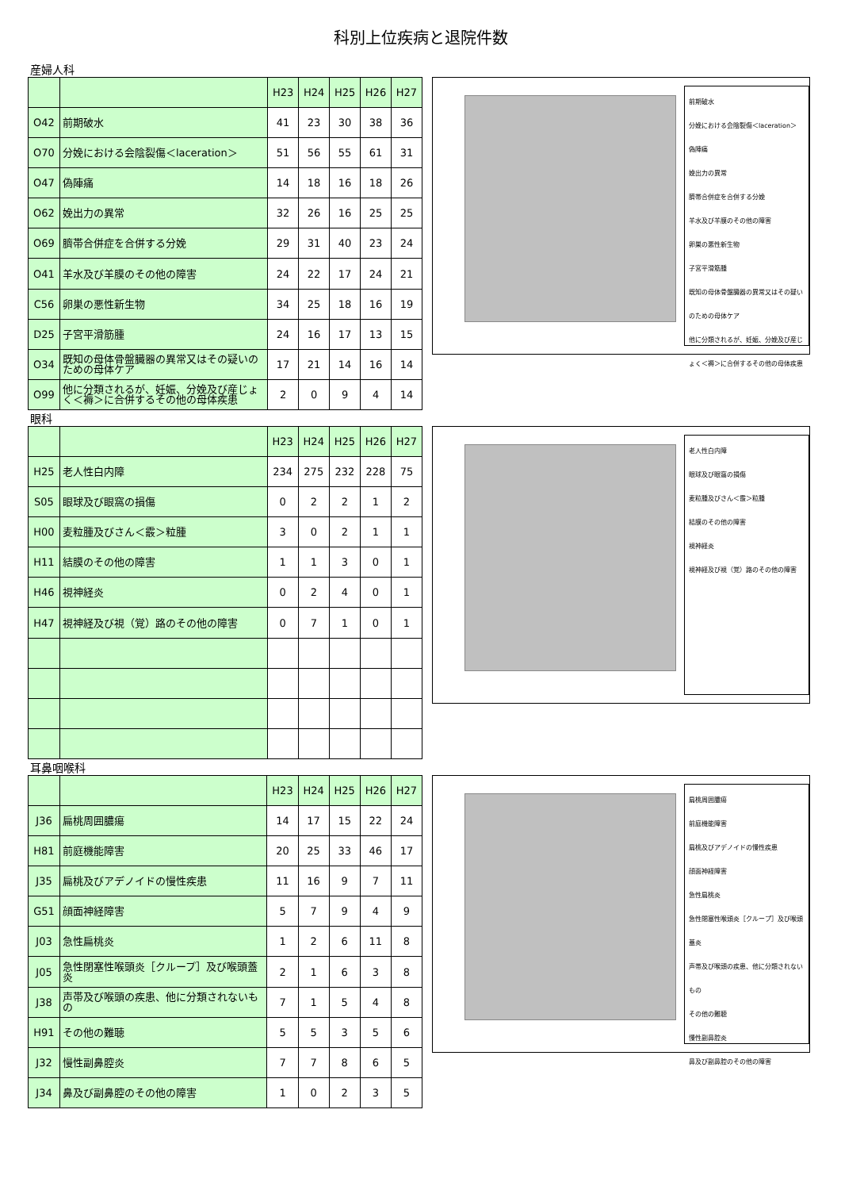科別上位疾病と退院件数
産婦人科
| | | H23 | H24 | H25 | H26 | H27 |
| --- | --- | --- | --- | --- | --- | --- |
| O42 | 前期破水 | 41 | 23 | 30 | 38 | 36 |
| O70 | 分娩における会陰裂傷＜laceration＞ | 51 | 56 | 55 | 61 | 31 |
| O47 | 偽陣痛 | 14 | 18 | 16 | 18 | 26 |
| O62 | 娩出力の異常 | 32 | 26 | 16 | 25 | 25 |
| O69 | 臍帯合併症を合併する分娩 | 29 | 31 | 40 | 23 | 24 |
| O41 | 羊水及び羊膜のその他の障害 | 24 | 22 | 17 | 24 | 21 |
| C56 | 卵巣の悪性新生物 | 34 | 25 | 18 | 16 | 19 |
| D25 | 子宮平滑筋腫 | 24 | 16 | 17 | 13 | 15 |
| O34 | 既知の母体骨盤臓器の異常又はその疑いのための母体ケア | 17 | 21 | 14 | 16 | 14 |
| O99 | 他に分類されるが、妊娠、分娩及び産じょく＜褥＞に合併するその他の母体疾患 | 2 | 0 | 9 | 4 | 14 |
前期破水
分娩における会陰裂傷＜laceration＞
偽陣痛
娩出力の異常
臍帯合併症を合併する分娩
羊水及び羊膜のその他の障害
卵巣の悪性新生物
子宮平滑筋腫
既知の母体骨盤臓器の異常又はその疑いのための母体ケア
他に分類されるが、妊娠、分娩及び産じょく＜褥＞に合併するその他の母体疾患
眼科
| | | H23 | H24 | H25 | H26 | H27 |
| --- | --- | --- | --- | --- | --- | --- |
| H25 | 老人性白内障 | 234 | 275 | 232 | 228 | 75 |
| S05 | 眼球及び眼窩の損傷 | 0 | 2 | 2 | 1 | 2 |
| H00 | 麦粒腫及びさん＜霰＞粒腫 | 3 | 0 | 2 | 1 | 1 |
| H11 | 結膜のその他の障害 | 1 | 1 | 3 | 0 | 1 |
| H46 | 視神経炎 | 0 | 2 | 4 | 0 | 1 |
| H47 | 視神経及び視（覚）路のその他の障害 | 0 | 7 | 1 | 0 | 1 |
老人性白内障
眼球及び眼窩の損傷
麦粒腫及びさん＜霰＞粒腫
結膜のその他の障害
視神経炎
視神経及び視（覚）路のその他の障害
耳鼻咽喉科
| | | H23 | H24 | H25 | H26 | H27 |
| --- | --- | --- | --- | --- | --- | --- |
| J36 | 扁桃周囲膿瘍 | 14 | 17 | 15 | 22 | 24 |
| H81 | 前庭機能障害 | 20 | 25 | 33 | 46 | 17 |
| J35 | 扁桃及びアデノイドの慢性疾患 | 11 | 16 | 9 | 7 | 11 |
| G51 | 顔面神経障害 | 5 | 7 | 9 | 4 | 9 |
| J03 | 急性扁桃炎 | 1 | 2 | 6 | 11 | 8 |
| J05 | 急性閉塞性喉頭炎［クループ］及び喉頭蓋炎 | 2 | 1 | 6 | 3 | 8 |
| J38 | 声帯及び喉頭の疾患、他に分類されないもの | 7 | 1 | 5 | 4 | 8 |
| H91 | その他の難聴 | 5 | 5 | 3 | 5 | 6 |
| J32 | 慢性副鼻腔炎 | 7 | 7 | 8 | 6 | 5 |
| J34 | 鼻及び副鼻腔のその他の障害 | 1 | 0 | 2 | 3 | 5 |
扁桃周囲膿瘍
前庭機能障害
扁桃及びアデノイドの慢性疾患
顔面神経障害
急性扁桃炎
急性閉塞性喉頭炎［クループ］及び喉頭蓋炎
声帯及び喉頭の疾患、他に分類されないもの
その他の難聴
慢性副鼻腔炎
鼻及び副鼻腔のその他の障害